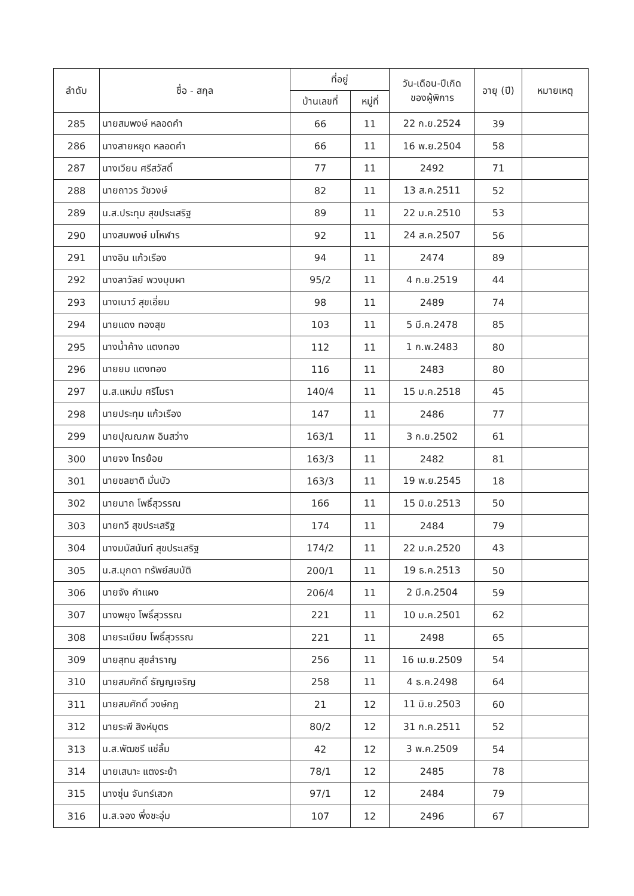| ลำดับ | ชื่อ - สกุล | ที่อยู่ | | วัน-เดือน-ปีเกิด ของผู้พิการ | อายุ (ปี) | หมายเหตุ |
| --- | --- | --- | --- | --- | --- | --- |
| | | บ้านเลขที่ | หมู่ที่ | | | |
| 285 | นายสมพงษ์ หลอดคำ | 66 | 11 | 22 ก.ย.2524 | 39 | |
| 286 | นางสายหยุด หลอดคำ | 66 | 11 | 16 พ.ย.2504 | 58 | |
| 287 | นางเวียน ศรีสวัสดิ์ | 77 | 11 | 2492 | 71 | |
| 288 | นายถาวร วัชวงษ์ | 82 | 11 | 13 ส.ค.2511 | 52 | |
| 289 | น.ส.ประทุม สุขประเสริฐ | 89 | 11 | 22 ม.ค.2510 | 53 | |
| 290 | นางสมพงษ์ มโหฬาร | 92 | 11 | 24 ส.ค.2507 | 56 | |
| 291 | นางอิน แก้วเรือง | 94 | 11 | 2474 | 89 | |
| 292 | นางลาวัลย์ พวงบุบผา | 95/2 | 11 | 4 ก.ย.2519 | 44 | |
| 293 | นางเนาว์ สุขเอี่ยม | 98 | 11 | 2489 | 74 | |
| 294 | นายแดง ทองสุข | 103 | 11 | 5 มี.ค.2478 | 85 | |
| 295 | นางน้ำค้าง แตงทอง | 112 | 11 | 1 ก.พ.2483 | 80 | |
| 296 | นายยม แตงทอง | 116 | 11 | 2483 | 80 | |
| 297 | น.ส.แหม่ม ศรีโมรา | 140/4 | 11 | 15 ม.ค.2518 | 45 | |
| 298 | นายประทุม แก้วเรือง | 147 | 11 | 2486 | 77 | |
| 299 | นายปุณณภพ อินสว่าง | 163/1 | 11 | 3 ก.ย.2502 | 61 | |
| 300 | นายจง ไทรย้อย | 163/3 | 11 | 2482 | 81 | |
| 301 | นายชลชาติ มั่นบัว | 163/3 | 11 | 19 พ.ย.2545 | 18 | |
| 302 | นายนาถ โพธิ์สุวรรณ | 166 | 11 | 15 มิ.ย.2513 | 50 | |
| 303 | นายทวี สุขประเสริฐ | 174 | 11 | 2484 | 79 | |
| 304 | นางมนัสนันท์ สุขประเสริฐ | 174/2 | 11 | 22 ม.ค.2520 | 43 | |
| 305 | น.ส.มุกดา ทรัพย์สมบัติ | 200/1 | 11 | 19 ธ.ค.2513 | 50 | |
| 306 | นายจัง คำแผง | 206/4 | 11 | 2 มี.ค.2504 | 59 | |
| 307 | นางพยุง โพธิ์สุวรรณ | 221 | 11 | 10 ม.ค.2501 | 62 | |
| 308 | นายระเบียบ โพธิ์สุวรรณ | 221 | 11 | 2498 | 65 | |
| 309 | นายสุทน สุขสำราญ | 256 | 11 | 16 เม.ย.2509 | 54 | |
| 310 | นายสมศักดิ์ ธัญญเจริญ | 258 | 11 | 4 ธ.ค.2498 | 64 | |
| 311 | นายสมศักดิ์ วงษ์กฎ | 21 | 12 | 11 มิ.ย.2503 | 60 | |
| 312 | นายระพี สิงห์บุตร | 80/2 | 12 | 31 ก.ค.2511 | 52 | |
| 313 | น.ส.พัฒชรี แช่ลิ้ม | 42 | 12 | 3 พ.ค.2509 | 54 | |
| 314 | นายเสนาะ แตงระย้า | 78/1 | 12 | 2485 | 78 | |
| 315 | นางซุ่น จันทร์เสวก | 97/1 | 12 | 2484 | 79 | |
| 316 | น.ส.จอง พึ่งชะอุ่ม | 107 | 12 | 2496 | 67 | |